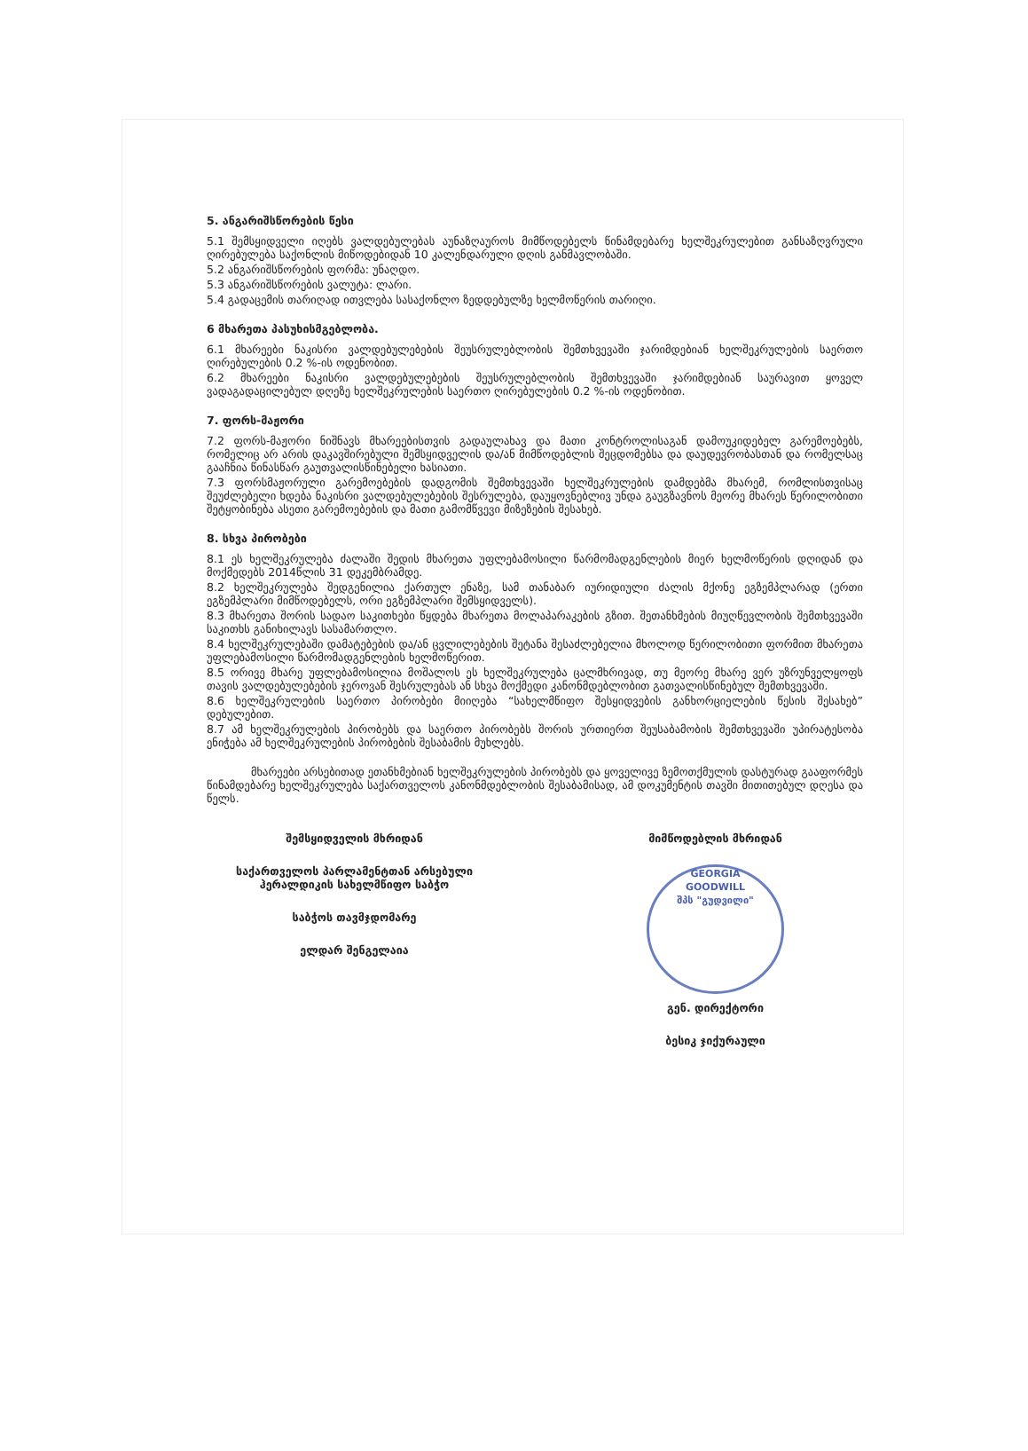5. ანგარიშსწორების წესი
5.1 შემსყიდველი იღებს ვალდებულებას აუნაზღაუროს მიმწოდებელს წინამდებარე ხელშეკრულებით განსაზღვრული ღირებულება საქონლის მიწოდებიდან 10 კალენდარული დღის განმავლობაში.
5.2 ანგარიშსწორების ფორმა: უნაღდო.
5.3 ანგარიშსწორების ვალუტა: ლარი.
5.4 გადაცემის თარიღად ითვლება სასაქონლო ზედდებულზე ხელმოწერის თარიღი.
6 მხარეთა პასუხისმგებლობა.
6.1 მხარეები ნაკისრი ვალდებულებების შეუსრულებლობის შემთხვევაში ჯარიმდებიან ხელშეკრულების საერთო ღირებულების 0.2 %-ის ოდენობით.
6.2 მხარეები ნაკისრი ვალდებულებების შეუსრულებლობის შემთხვევაში ჯარიმდებიან საურავით ყოველ ვადაგადაცილებულ დღეზე ხელშეკრულების საერთო ღირებულების 0.2 %-ის ოდენობით.
7. ფორს-მაჟორი
7.2 ფორს-მაჟორი ნიშნავს მხარეებისთვის გადაულახავ და მათი კონტროლისაგან დამოუკიდებელ გარემოებებს, რომელიც არ არის დაკავშირებული შემსყიდველის და/ან მიმწოდებლის შეცდომებსა და დაუდევრობასთან და რომელსაც გააჩნია წინასწარ გაუთვალისწინებელი ხასიათი.
7.3 ფორსმაჟორული გარემოებების დადგომის შემთხვევაში ხელშეკრულების დამდებმა მხარემ, რომლისთვისაც შეუძლებელი ხდება ნაკისრი ვალდებულებების შესრულება, დაუყოვნებლივ უნდა გაუგზავნოს მეორე მხარეს წერილობითი შეტყობინება ასეთი გარემოებების და მათი გამომწვევი მიზეზების შესახებ.
8. სხვა პირობები
8.1 ეს ხელშეკრულება ძალაში შედის მხარეთა უფლებამოსილი წარმომადგენლების მიერ ხელმოწერის დღიდან და მოქმედებს 2014წლის 31 დეკემბრამდე.
8.2 ხელშეკრულება შედგენილია ქართულ ენაზე, სამ თანაბარ იურიდიული ძალის მქონე ეგზემპლარად (ერთი ეგზემპლარი მიმწოდებელს, ორი ეგზემპლარი შემსყიდველს).
8.3 მხარეთა შორის სადაო საკითხები წყდება მხარეთა მოლაპარაკების გზით. შეთანხმების მიუღწევლობის შემთხვევაში საკითხს განიხილავს სასამართლო.
8.4 ხელშეკრულებაში დამატებების და/ან ცვლილებების შეტანა შესაძლებელია მხოლოდ წერილობითი ფორმით მხარეთა უფლებამოსილი წარმომადგენლების ხელმოწერით.
8.5 ორივე მხარე უფლებამოსილია მოშალოს ეს ხელშეკრულება ცალმხრივად, თუ მეორე მხარე ვერ უზრუნველყოფს თავის ვალდებულებების ჯეროვან შესრულებას ან სხვა მოქმედი კანონმდებლობით გათვალისწინებულ შემთხვევაში.
8.6 ხელშეკრულების საერთო პირობები მიიღება “სახელმწიფო შესყიდვების განხორციელების წესის შესახებ” დებულებით.
8.7 ამ ხელშეკრულების პირობებს და საერთო პირობებს შორის ურთიერთ შეუსაბამობის შემთხვევაში უპირატესობა ენიჭება ამ ხელშეკრულების პირობების შესაბამის მუხლებს.
მხარეები არსებითად ეთანხმებიან ხელშეკრულების პირობებს და ყოველივე ზემოთქმულის დასტურად გააფორმეს წინამდებარე ხელშეკრულება საქართველოს კანონმდებლობის შესაბამისად, ამ დოკუმენტის თავში მითითებულ დღესა და წელს.
შემსყიდველის მხრიდან
საქართველოს პარლამენტთან არსებული
ჰერალდიკის სახელმწიფო საბჭო
საბჭოს თავმჯდომარე
ელდარ შენგელაია
მიმწოდებლის მხრიდან
GEORGIA
GOODWILL
შპს "გუდვილი"
გენ. დირექტორი
ბესიკ ჯიქურაული